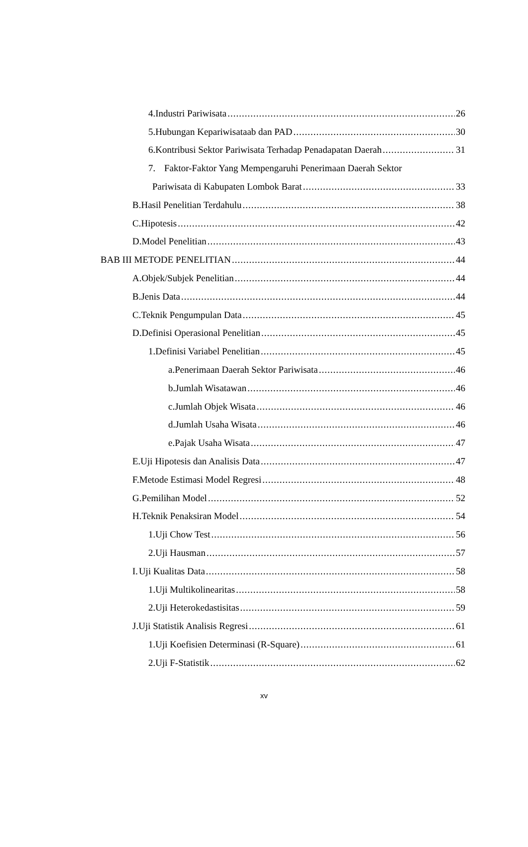4. Industri Pariwisata 26
5. Hubungan Kepariwisataab dan PAD 30
6. Kontribusi Sektor Pariwisata Terhadap Penadapatan Daerah 31
7. Faktor-Faktor Yang Mempengaruhi Penerimaan Daerah Sektor
Pariwisata di Kabupaten Lombok Barat 33
B. Hasil Penelitian Terdahulu 38
C. Hipotesis 42
D. Model Penelitian 43
BAB III METODE PENELITIAN 44
A. Objek/Subjek Penelitian 44
B. Jenis Data 44
C. Teknik Pengumpulan Data 45
D. Definisi Operasional Penelitian 45
1. Definisi Variabel Penelitian 45
a. Penerimaan Daerah Sektor Pariwisata 46
b. Jumlah Wisatawan 46
c. Jumlah Objek Wisata 46
d. Jumlah Usaha Wisata 46
e. Pajak Usaha Wisata 47
E. Uji Hipotesis dan Analisis Data 47
F. Metode Estimasi Model Regresi 48
G. Pemilihan Model 52
H. Teknik Penaksiran Model 54
1. Uji Chow Test 56
2. Uji Hausman 57
I. Uji Kualitas Data 58
1. Uji Multikolinearitas 58
2. Uji Heterokedastisitas 59
J. Uji Statistik Analisis Regresi 61
1. Uji Koefisien Determinasi (R-Square) 61
2. Uji F-Statistik 62
xv